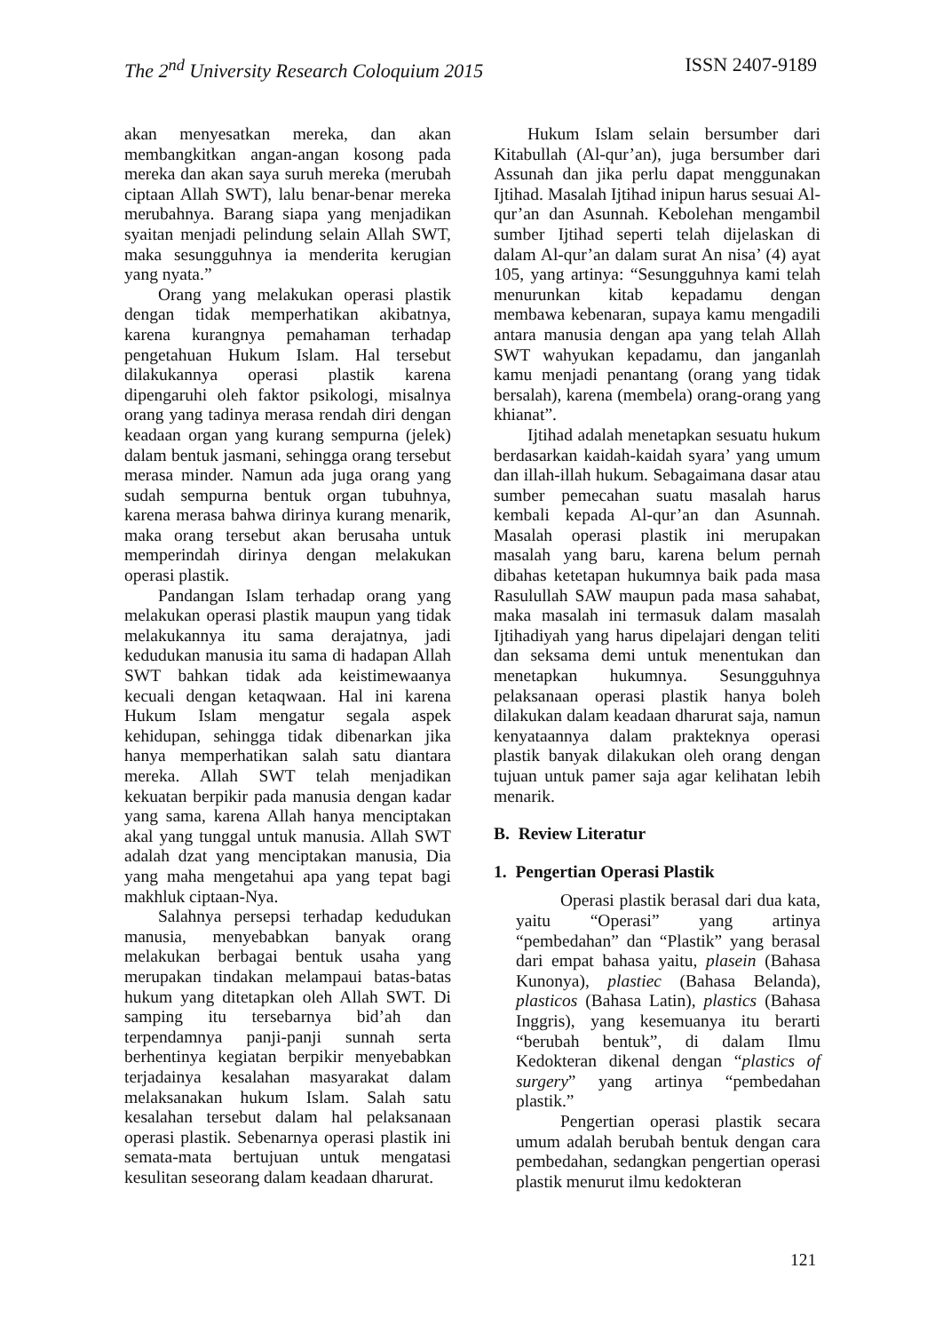The 2<sup>nd</sup> University Research Coloquium 2015 ISSN 2407-9189
akan menyesatkan mereka, dan akan membangkitkan angan-angan kosong pada mereka dan akan saya suruh mereka (merubah ciptaan Allah SWT), lalu benar-benar mereka merubahnya. Barang siapa yang menjadikan syaitan menjadi pelindung selain Allah SWT, maka sesungguhnya ia menderita kerugian yang nyata.”
Orang yang melakukan operasi plastik dengan tidak memperhatikan akibatnya, karena kurangnya pemahaman terhadap pengetahuan Hukum Islam. Hal tersebut dilakukannya operasi plastik karena dipengaruhi oleh faktor psikologi, misalnya orang yang tadinya merasa rendah diri dengan keadaan organ yang kurang sempurna (jelek) dalam bentuk jasmani, sehingga orang tersebut merasa minder. Namun ada juga orang yang sudah sempurna bentuk organ tubuhnya, karena merasa bahwa dirinya kurang menarik, maka orang tersebut akan berusaha untuk memperindah dirinya dengan melakukan operasi plastik.
Pandangan Islam terhadap orang yang melakukan operasi plastik maupun yang tidak melakukannya itu sama derajatnya, jadi kedudukan manusia itu sama di hadapan Allah SWT bahkan tidak ada keistimewaanya kecuali dengan ketaqwaan. Hal ini karena Hukum Islam mengatur segala aspek kehidupan, sehingga tidak dibenarkan jika hanya memperhatikan salah satu diantara mereka. Allah SWT telah menjadikan kekuatan berpikir pada manusia dengan kadar yang sama, karena Allah hanya menciptakan akal yang tunggal untuk manusia. Allah SWT adalah dzat yang menciptakan manusia, Dia yang maha mengetahui apa yang tepat bagi makhluk ciptaan-Nya.
Salahnya persepsi terhadap kedudukan manusia, menyebabkan banyak orang melakukan berbagai bentuk usaha yang merupakan tindakan melampaui batas-batas hukum yang ditetapkan oleh Allah SWT. Di samping itu tersebarnya bid’ah dan terpendamnya panji-panji sunnah serta berhentinya kegiatan berpikir menyebabkan terjadainya kesalahan masyarakat dalam melaksanakan hukum Islam. Salah satu kesalahan tersebut dalam hal pelaksanaan operasi plastik. Sebenarnya operasi plastik ini semata-mata bertujuan untuk mengatasi kesulitan seseorang dalam keadaan dharurat.
Hukum Islam selain bersumber dari Kitabullah (Al-qur’an), juga bersumber dari Assunah dan jika perlu dapat menggunakan Ijtihad. Masalah Ijtihad inipun harus sesuai Al-qur’an dan Asunnah. Kebolehan mengambil sumber Ijtihad seperti telah dijelaskan di dalam Al-qur’an dalam surat An nisa’ (4) ayat 105, yang artinya: “Sesungguhnya kami telah menurunkan kitab kepadamu dengan membawa kebenaran, supaya kamu mengadili antara manusia dengan apa yang telah Allah SWT wahyukan kepadamu, dan janganlah kamu menjadi penantang (orang yang tidak bersalah), karena (membela) orang-orang yang khianat”.
Ijtihad adalah menetapkan sesuatu hukum berdasarkan kaidah-kaidah syara’ yang umum dan illah-illah hukum. Sebagaimana dasar atau sumber pemecahan suatu masalah harus kembali kepada Al-qur’an dan Asunnah. Masalah operasi plastik ini merupakan masalah yang baru, karena belum pernah dibahas ketetapan hukumnya baik pada masa Rasulullah SAW maupun pada masa sahabat, maka masalah ini termasuk dalam masalah Ijtihadiyah yang harus dipelajari dengan teliti dan seksama demi untuk menentukan dan menetapkan hukumnya. Sesungguhnya pelaksanaan operasi plastik hanya boleh dilakukan dalam keadaan dharurat saja, namun kenyataannya dalam prakteknya operasi plastik banyak dilakukan oleh orang dengan tujuan untuk pamer saja agar kelihatan lebih menarik.
B. Review Literatur
1. Pengertian Operasi Plastik
Operasi plastik berasal dari dua kata, yaitu “Operasi” yang artinya “pembedahan” dan “Plastik” yang berasal dari empat bahasa yaitu, plasein (Bahasa Kunonya), plastiec (Bahasa Belanda), plasticos (Bahasa Latin), plastics (Bahasa Inggris), yang kesemuanya itu berarti “berubah bentuk”, di dalam Ilmu Kedokteran dikenal dengan “plastics of surgery” yang artinya “pembedahan plastik.”
Pengertian operasi plastik secara umum adalah berubah bentuk dengan cara pembedahan, sedangkan pengertian operasi plastik menurut ilmu kedokteran
121